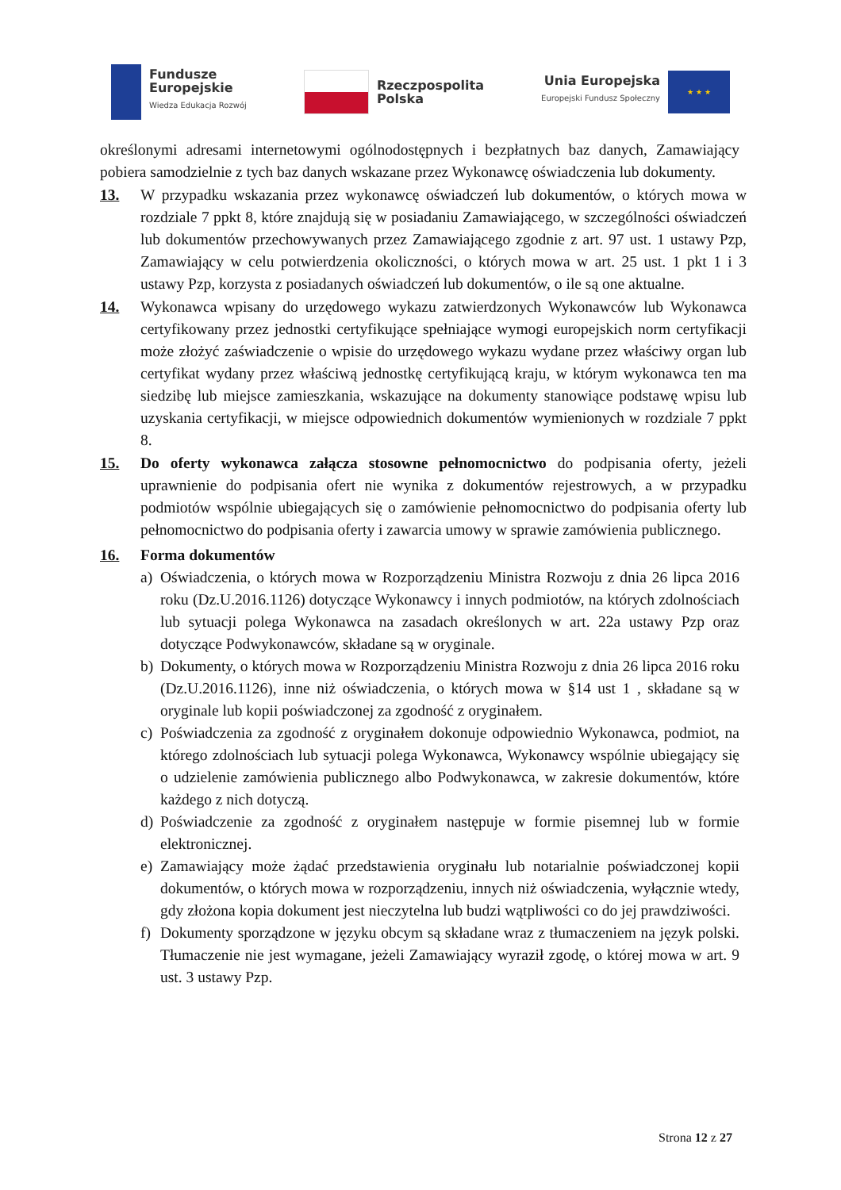Fundusze
Europejskie
Wiedza Edukacja Rozwój
Rzeczpospolita
Polska
Unia Europejska
Europejski Fundusz Społeczny
★ ★ ★
określonymi adresami internetowymi ogólnodostępnych i bezpłatnych baz danych, Zamawiający pobiera samodzielnie z tych baz danych wskazane przez Wykonawcę oświadczenia lub dokumenty.
13. W przypadku wskazania przez wykonawcę oświadczeń lub dokumentów, o których mowa w rozdziale 7 ppkt 8, które znajdują się w posiadaniu Zamawiającego, w szczególności oświadczeń lub dokumentów przechowywanych przez Zamawiającego zgodnie z art. 97 ust. 1 ustawy Pzp, Zamawiający w celu potwierdzenia okoliczności, o których mowa w art. 25 ust. 1 pkt 1 i 3 ustawy Pzp, korzysta z posiadanych oświadczeń lub dokumentów, o ile są one aktualne.
14. Wykonawca wpisany do urzędowego wykazu zatwierdzonych Wykonawców lub Wykonawca certyfikowany przez jednostki certyfikujące spełniające wymogi europejskich norm certyfikacji może złożyć zaświadczenie o wpisie do urzędowego wykazu wydane przez właściwy organ lub certyfikat wydany przez właściwą jednostkę certyfikującą kraju, w którym wykonawca ten ma siedzibę lub miejsce zamieszkania, wskazujące na dokumenty stanowiące podstawę wpisu lub uzyskania certyfikacji, w miejsce odpowiednich dokumentów wymienionych w rozdziale 7 ppkt 8.
15. Do oferty wykonawca załącza stosowne pełnomocnictwo do podpisania oferty, jeżeli uprawnienie do podpisania ofert nie wynika z dokumentów rejestrowych, a w przypadku podmiotów wspólnie ubiegających się o zamówienie pełnomocnictwo do podpisania oferty lub pełnomocnictwo do podpisania oferty i zawarcia umowy w sprawie zamówienia publicznego.
16. Forma dokumentów
a) Oświadczenia, o których mowa w Rozporządzeniu Ministra Rozwoju z dnia 26 lipca 2016 roku (Dz.U.2016.1126) dotyczące Wykonawcy i innych podmiotów, na których zdolnościach lub sytuacji polega Wykonawca na zasadach określonych w art. 22a ustawy Pzp oraz dotyczące Podwykonawców, składane są w oryginale.
b) Dokumenty, o których mowa w Rozporządzeniu Ministra Rozwoju z dnia 26 lipca 2016 roku (Dz.U.2016.1126), inne niż oświadczenia, o których mowa w §14 ust 1 , składane są w oryginale lub kopii poświadczonej za zgodność z oryginałem.
c) Poświadczenia za zgodność z oryginałem dokonuje odpowiednio Wykonawca, podmiot, na którego zdolnościach lub sytuacji polega Wykonawca, Wykonawcy wspólnie ubiegający się o udzielenie zamówienia publicznego albo Podwykonawca, w zakresie dokumentów, które każdego z nich dotyczą.
d) Poświadczenie za zgodność z oryginałem następuje w formie pisemnej lub w formie elektronicznej.
e) Zamawiający może żądać przedstawienia oryginału lub notarialnie poświadczonej kopii dokumentów, o których mowa w rozporządzeniu, innych niż oświadczenia, wyłącznie wtedy, gdy złożona kopia dokument jest nieczytelna lub budzi wątpliwości co do jej prawdziwości.
f) Dokumenty sporządzone w języku obcym są składane wraz z tłumaczeniem na język polski. Tłumaczenie nie jest wymagane, jeżeli Zamawiający wyraził zgodę, o której mowa w art. 9 ust. 3 ustawy Pzp.
Strona 12 z 27